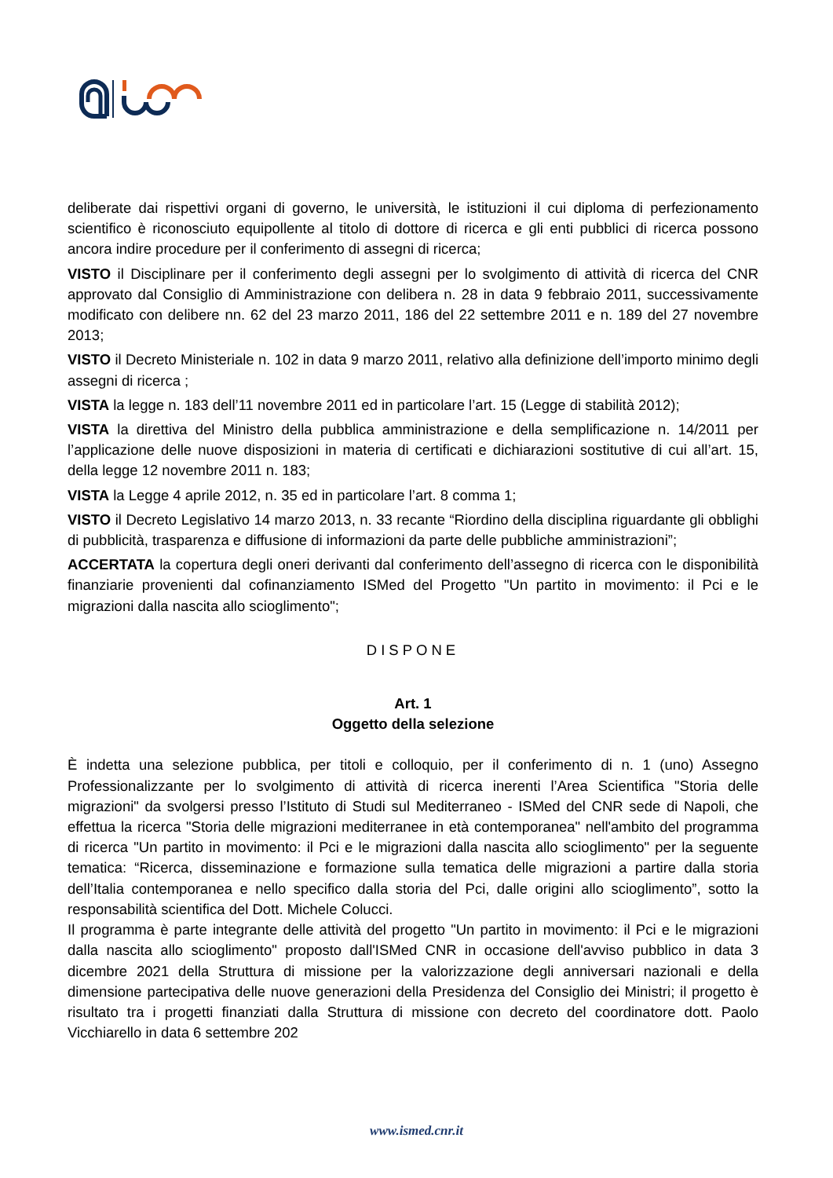deliberate dai rispettivi organi di governo, le università, le istituzioni il cui diploma di perfezionamento scientifico è riconosciuto equipollente al titolo di dottore di ricerca e gli enti pubblici di ricerca possono ancora indire procedure per il conferimento di assegni di ricerca;
VISTO il Disciplinare per il conferimento degli assegni per lo svolgimento di attività di ricerca del CNR approvato dal Consiglio di Amministrazione con delibera n. 28 in data 9 febbraio 2011, successivamente modificato con delibere nn. 62 del 23 marzo 2011, 186 del 22 settembre 2011 e n. 189 del 27 novembre 2013;
VISTO il Decreto Ministeriale n. 102 in data 9 marzo 2011, relativo alla definizione dell’importo minimo degli assegni di ricerca ;
VISTA la legge n. 183 dell’11 novembre 2011 ed in particolare l’art. 15 (Legge di stabilità 2012);
VISTA la direttiva del Ministro della pubblica amministrazione e della semplificazione n. 14/2011 per l’applicazione delle nuove disposizioni in materia di certificati e dichiarazioni sostitutive di cui all’art. 15, della legge 12 novembre 2011 n. 183;
VISTA la Legge 4 aprile 2012, n. 35 ed in particolare l’art. 8 comma 1;
VISTO il Decreto Legislativo 14 marzo 2013, n. 33 recante “Riordino della disciplina riguardante gli obblighi di pubblicità, trasparenza e diffusione di informazioni da parte delle pubbliche amministrazioni”;
ACCERTATA la copertura degli oneri derivanti dal conferimento dell’assegno di ricerca con le disponibilità finanziarie provenienti dal cofinanziamento ISMed del Progetto "Un partito in movimento: il Pci e le migrazioni dalla nascita allo scioglimento";
DISPONE
Art. 1
Oggetto della selezione
È indetta una selezione pubblica, per titoli e colloquio, per il conferimento di n. 1 (uno) Assegno Professionalizzante per lo svolgimento di attività di ricerca inerenti l’Area Scientifica "Storia delle migrazioni" da svolgersi presso l’Istituto di Studi sul Mediterraneo - ISMed del CNR sede di Napoli, che effettua la ricerca "Storia delle migrazioni mediterranee in età contemporanea" nell'ambito del programma di ricerca "Un partito in movimento: il Pci e le migrazioni dalla nascita allo scioglimento" per la seguente tematica: “Ricerca, disseminazione e formazione sulla tematica delle migrazioni a partire dalla storia dell’Italia contemporanea e nello specifico dalla storia del Pci, dalle origini allo scioglimento”, sotto la responsabilità scientifica del Dott. Michele Colucci.
Il programma è parte integrante delle attività del progetto "Un partito in movimento: il Pci e le migrazioni dalla nascita allo scioglimento" proposto dall'ISMed CNR in occasione dell'avviso pubblico in data 3 dicembre 2021 della Struttura di missione per la valorizzazione degli anniversari nazionali e della dimensione partecipativa delle nuove generazioni della Presidenza del Consiglio dei Ministri; il progetto è risultato tra i progetti finanziati dalla Struttura di missione con decreto del coordinatore dott. Paolo Vicchiarello in data 6 settembre 202
www.ismed.cnr.it